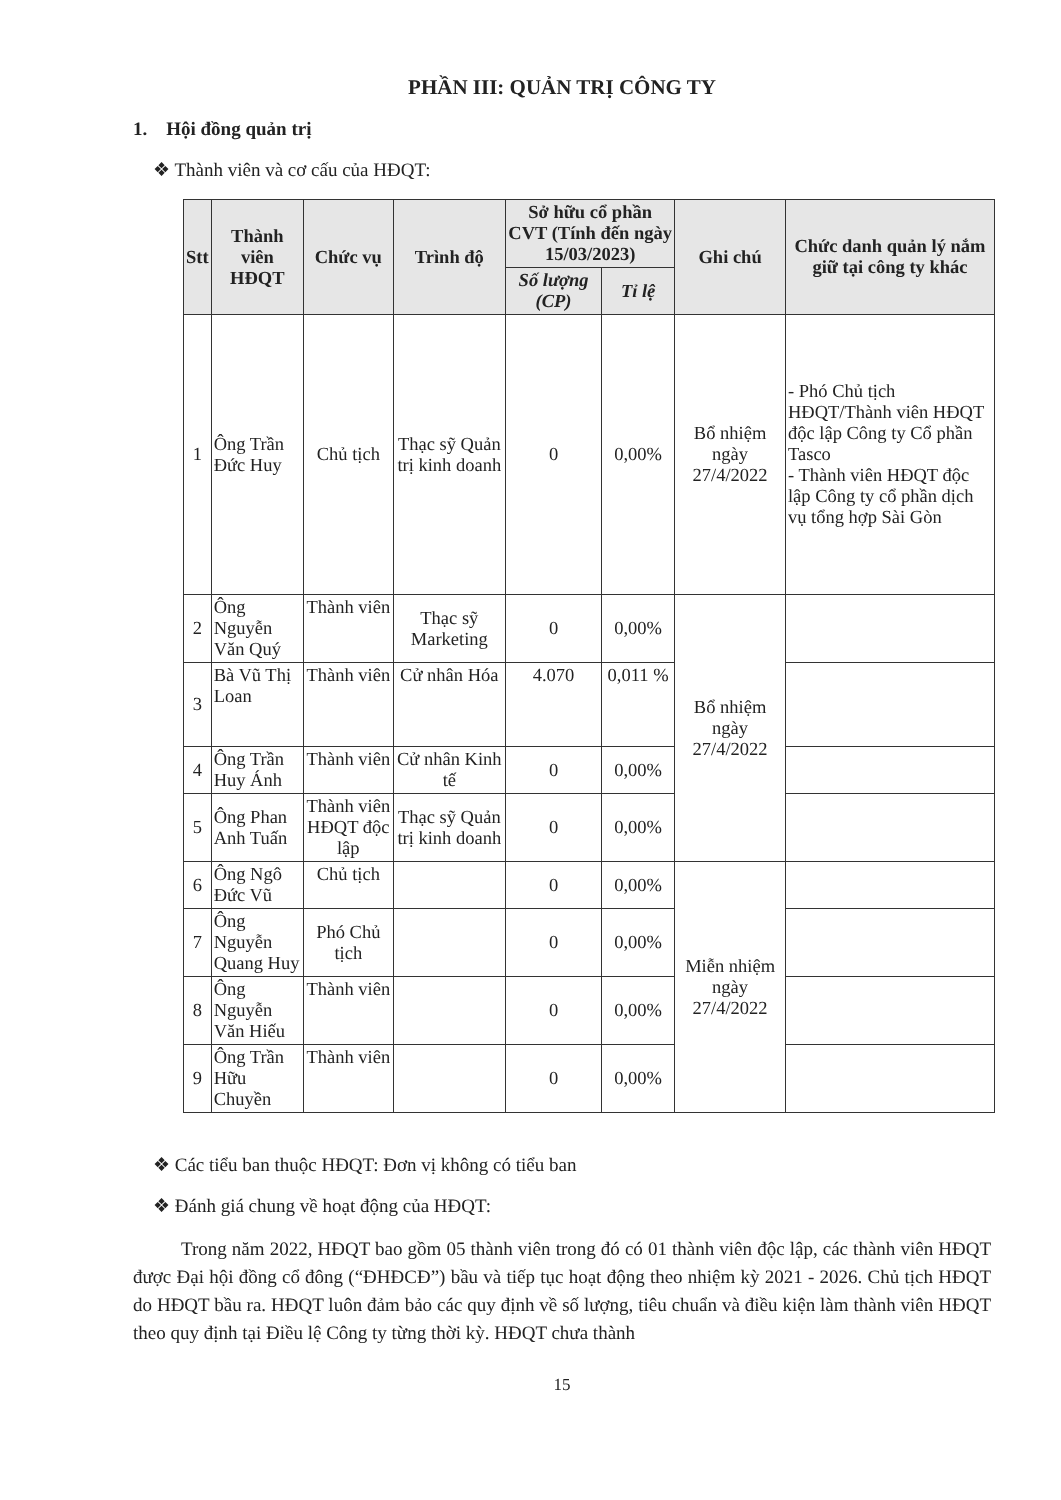PHẦN III: QUẢN TRỊ CÔNG TY
1. Hội đồng quản trị
❖ Thành viên và cơ cấu của HĐQT:
| Stt | Thành viên HĐQT | Chức vụ | Trình độ | Sở hữu cổ phần CVT (Tính đến ngày 15/03/2023) | | Ghi chú | Chức danh quản lý nắm giữ tại công ty khác |
| --- | --- | --- | --- | --- | --- | --- | --- |
| | | | | Số lượng (CP) | Tỉ lệ | | |
| 1 | Ông Trần Đức Huy | Chủ tịch | Thạc sỹ Quản trị kinh doanh | 0 | 0,00% | Bổ nhiệm ngày 27/4/2022 | - Phó Chủ tịch HĐQT/Thành viên HĐQT độc lập Công ty Cổ phần Tasco - Thành viên HĐQT độc lập Công ty cổ phần dịch vụ tổng hợp Sài Gòn |
| 2 | Ông Nguyễn Văn Quý | Thành viên | Thạc sỹ Marketing | 0 | 0,00% | Bổ nhiệm ngày 27/4/2022 | |
| 3 | Bà Vũ Thị Loan | Thành viên | Cử nhân Hóa | 4.070 | 0,011 % | | |
| 4 | Ông Trần Huy Ánh | Thành viên | Cử nhân Kinh tế | 0 | 0,00% | | |
| 5 | Ông Phan Anh Tuấn | Thành viên HĐQT độc lập | Thạc sỹ Quản trị kinh doanh | 0 | 0,00% | | |
| 6 | Ông Ngô Đức Vũ | Chủ tịch | | 0 | 0,00% | Miễn nhiệm ngày 27/4/2022 | |
| 7 | Ông Nguyễn Quang Huy | Phó Chủ tịch | | 0 | 0,00% | | |
| 8 | Ông Nguyễn Văn Hiếu | Thành viên | | 0 | 0,00% | | |
| 9 | Ông Trần Hữu Chuyền | Thành viên | | 0 | 0,00% | | |
❖ Các tiểu ban thuộc HĐQT: Đơn vị không có tiểu ban
❖ Đánh giá chung về hoạt động của HĐQT:
Trong năm 2022, HĐQT bao gồm 05 thành viên trong đó có 01 thành viên độc lập, các thành viên HĐQT được Đại hội đồng cổ đông (“ĐHĐCĐ”) bầu và tiếp tục hoạt động theo nhiệm kỳ 2021 - 2026. Chủ tịch HĐQT do HĐQT bầu ra. HĐQT luôn đảm bảo các quy định về số lượng, tiêu chuẩn và điều kiện làm thành viên HĐQT theo quy định tại Điều lệ Công ty từng thời kỳ. HĐQT chưa thành
15